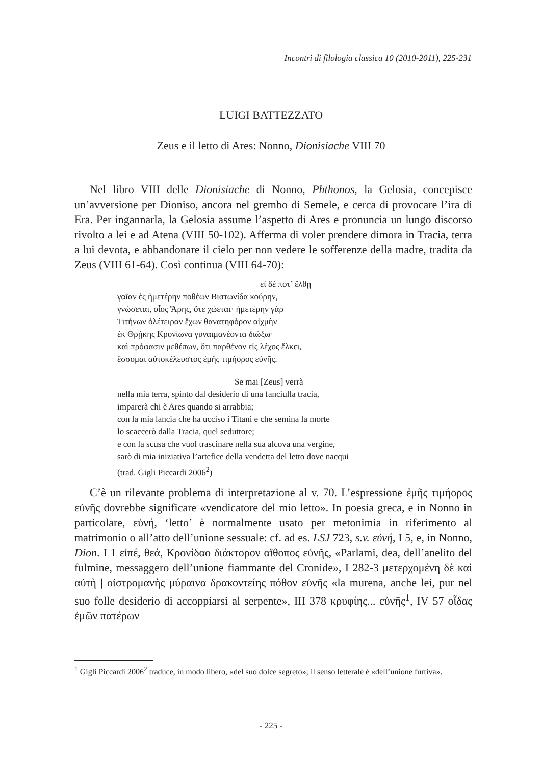Incontri di filologia classica 10 (2010-2011), 225-231
LUIGI BATTEZZATO
Zeus e il letto di Ares: Nonno, Dionisiache VIII 70
Nel libro VIII delle Dionisiache di Nonno, Phthonos, la Gelosia, concepisce un’avversione per Dioniso, ancora nel grembo di Semele, e cerca di provocare l’ira di Era. Per ingannarla, la Gelosia assume l’aspetto di Ares e pronuncia un lungo discorso rivolto a lei e ad Atena (VIII 50-102). Afferma di voler prendere dimora in Tracia, terra a lui devota, e abbandonare il cielo per non vedere le sofferenze della madre, tradita da Zeus (VIII 61-64). Così continua (VIII 64-70):
εἰ δέ ποτ’ ἔλθῃ
γαῖαν ἐς ἡμετέρην ποθέων Βιστωνίδα κούρην,
γνώσεται, οἷος Ἄρης, ὅτε χώεται· ἡμετέρην γὰρ
Τιτήνων ὀλέτειραν ἔχων θανατηφόρον αἰχμὴν
ἐκ Θρῄκης Κρονίωνα γυναιμανέοντα διώξω·
καὶ πρόφασιν μεθέπων, ὅτι παρθένον εἰς λέχος ἕλκει,
ἔσσομαι αὐτοκέλευστος ἐμῆς τιμήορος εὐνῆς.
Se mai [Zeus] verrà
nella mia terra, spinto dal desiderio di una fanciulla tracia,
imparerà chi è Ares quando si arrabbia;
con la mia lancia che ha ucciso i Titani e che semina la morte
lo scaccerò dalla Tracia, quel seduttore;
e con la scusa che vuol trascinare nella sua alcova una vergine,
sarò di mia iniziativa l’artefice della vendetta del letto dove nacqui
(trad. Gigli Piccardi 2006<sup>2</sup>)
C’è un rilevante problema di interpretazione al v. 70. L’espressione ἐμῆς τιμήορος εὐνῆς dovrebbe significare «vendicatore del mio letto». In poesia greca, e in Nonno in particolare, εὐνή, ‘letto’ è normalmente usato per metonimia in riferimento al matrimonio o all’atto dell’unione sessuale: cf. ad es. LSJ 723, s.v. εὐνή, I 5, e, in Nonno, Dion. I 1 εἰπέ, θεά, Κρονίδαο διάκτορον αἴθοπος εὐνῆς, «Parlami, dea, dell’anelito del fulmine, messaggero dell’unione fiammante del Cronide», I 282-3 μετερχομένη δὲ καὶ αὐτὴ | οἰστρομανὴς μύραινα δρακοντείης πόθον εὐνῆς «la murena, anche lei, pur nel suo folle desiderio di accoppiarsi al serpente», III 378 κρυφίης... εὐνῆς<sup>1</sup>, IV 57 οἶδας ἐμῶν πατέρων
<sup>1</sup> Gigli Piccardi 2006<sup>2</sup> traduce, in modo libero, «del suo dolce segreto»; il senso letterale è «dell’unione furtiva».
- 225 -